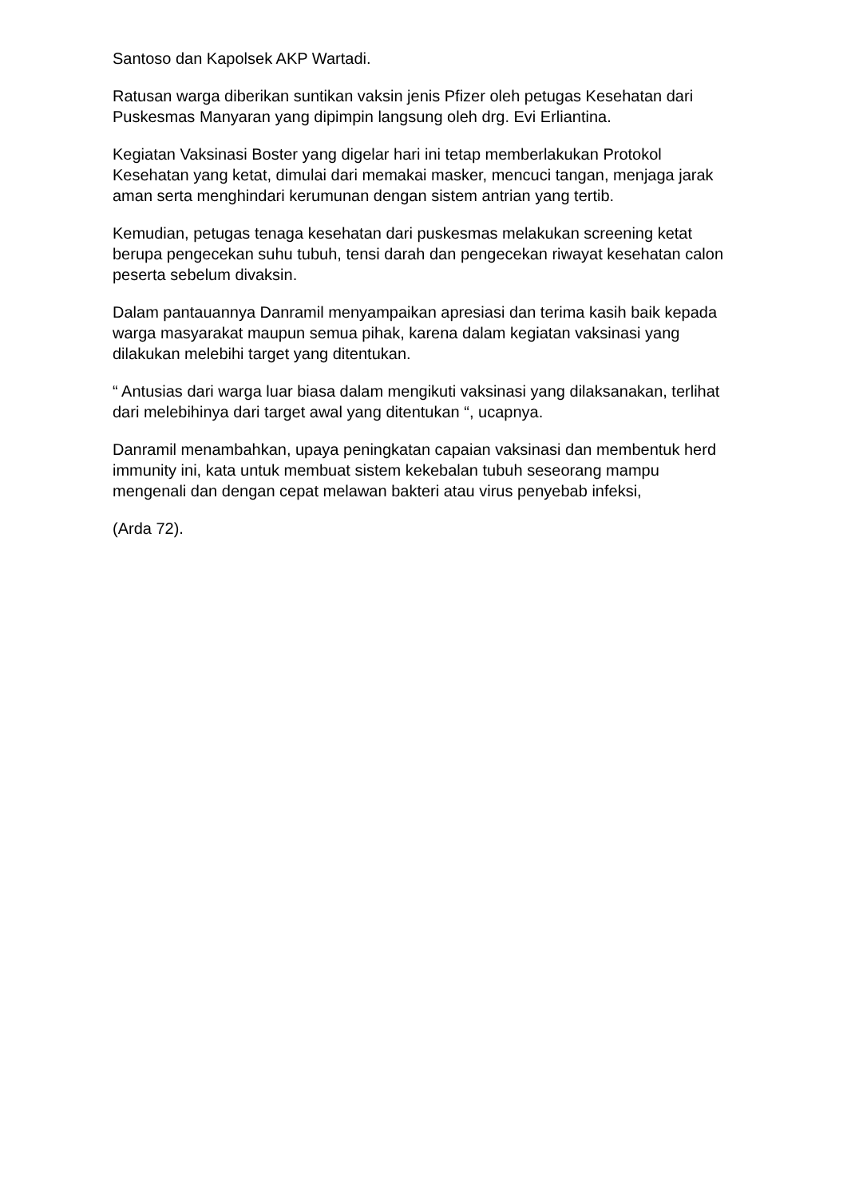Santoso dan Kapolsek AKP Wartadi.
Ratusan warga diberikan suntikan vaksin jenis Pfizer oleh petugas Kesehatan dari Puskesmas Manyaran yang dipimpin langsung oleh drg. Evi Erliantina.
Kegiatan Vaksinasi Boster yang digelar hari ini tetap memberlakukan Protokol Kesehatan yang ketat, dimulai dari memakai masker, mencuci tangan, menjaga jarak aman serta menghindari kerumunan dengan sistem antrian yang tertib.
Kemudian, petugas tenaga kesehatan dari puskesmas melakukan screening ketat berupa pengecekan suhu tubuh, tensi darah dan pengecekan riwayat kesehatan calon peserta sebelum divaksin.
Dalam pantauannya Danramil menyampaikan apresiasi dan terima kasih baik kepada warga masyarakat maupun semua pihak, karena dalam kegiatan vaksinasi yang dilakukan melebihi target yang ditentukan.
“ Antusias dari warga luar biasa dalam mengikuti vaksinasi yang dilaksanakan, terlihat dari melebihinya dari target awal yang ditentukan “, ucapnya.
Danramil menambahkan, upaya peningkatan capaian vaksinasi dan membentuk herd immunity ini, kata untuk membuat sistem kekebalan tubuh seseorang mampu mengenali dan dengan cepat melawan bakteri atau virus penyebab infeksi,
(Arda 72).